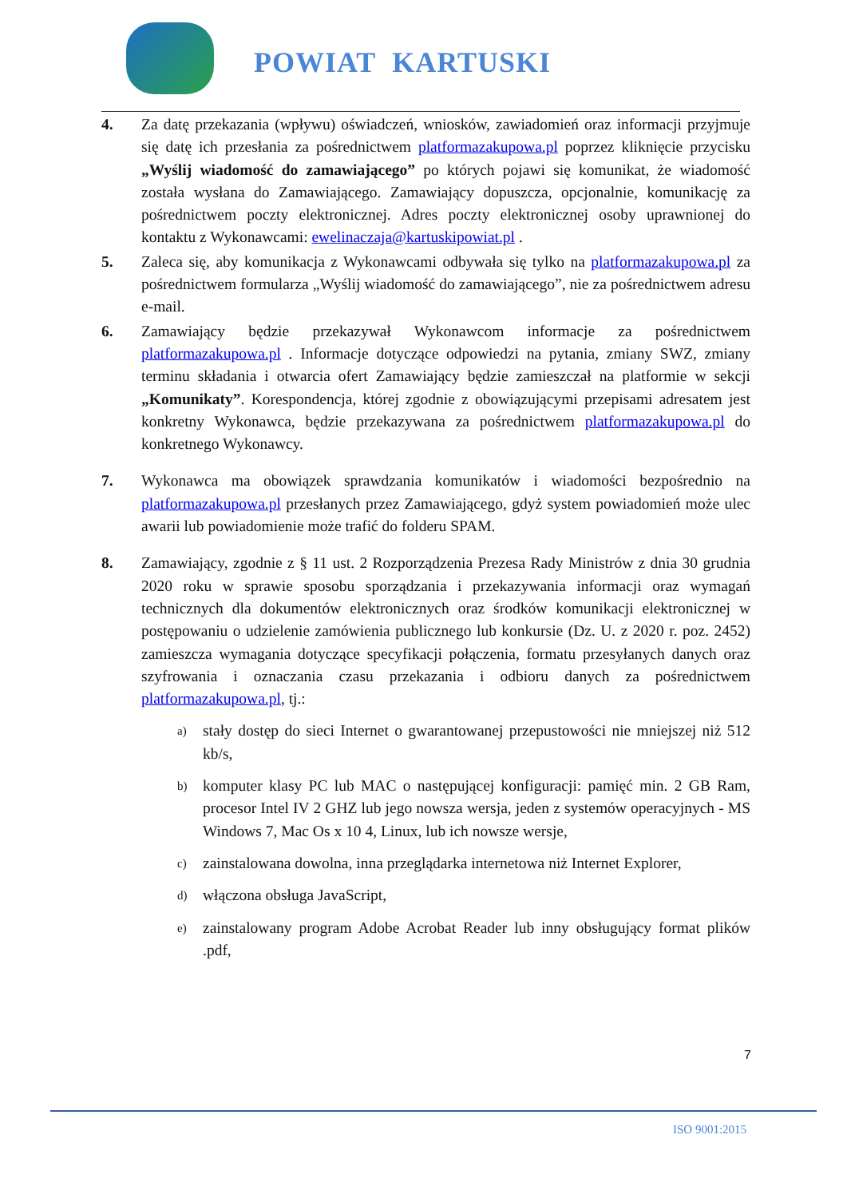POWIAT KARTUSKI
4. Za datę przekazania (wpływu) oświadczeń, wniosków, zawiadomień oraz informacji przyjmuje się datę ich przesłania za pośrednictwem platformazakupowa.pl poprzez kliknięcie przycisku „Wyślij wiadomość do zamawiającego” po których pojawi się komunikat, że wiadomość została wysłana do Zamawiającego. Zamawiający dopuszcza, opcjonalnie, komunikację za pośrednictwem poczty elektronicznej. Adres poczty elektronicznej osoby uprawnionej do kontaktu z Wykonawcami: ewelinaczaja@kartuskipowiat.pl .
5. Zaleca się, aby komunikacja z Wykonawcami odbywała się tylko na platformazakupowa.pl za pośrednictwem formularza „Wyślij wiadomość do zamawiającego”, nie za pośrednictwem adresu e-mail.
6. Zamawiający będzie przekazywał Wykonawcom informacje za pośrednictwem platformazakupowa.pl . Informacje dotyczące odpowiedzi na pytania, zmiany SWZ, zmiany terminu składania i otwarcia ofert Zamawiający będzie zamieszczał na platformie w sekcji „Komunikaty”. Korespondencja, której zgodnie z obowiązującymi przepisami adresatem jest konkretny Wykonawca, będzie przekazywana za pośrednictwem platformazakupowa.pl do konkretnego Wykonawcy.
7. Wykonawca ma obowiązek sprawdzania komunikatów i wiadomości bezpośrednio na platformazakupowa.pl przesłanych przez Zamawiającego, gdyż system powiadomień może ulec awarii lub powiadomienie może trafić do folderu SPAM.
8. Zamawiający, zgodnie z § 11 ust. 2 Rozporządzenia Prezesa Rady Ministrów z dnia 30 grudnia 2020 roku w sprawie sposobu sporządzania i przekazywania informacji oraz wymagań technicznych dla dokumentów elektronicznych oraz środków komunikacji elektronicznej w postępowaniu o udzielenie zamówienia publicznego lub konkursie (Dz. U. z 2020 r. poz. 2452) zamieszcza wymagania dotyczące specyfikacji połączenia, formatu przesyłanych danych oraz szyfrowania i oznaczania czasu przekazania i odbioru danych za pośrednictwem platformazakupowa.pl, tj.:
a)
stały dostęp do sieci Internet o gwarantowanej przepustowości nie mniejszej niż 512 kb/s,
b)
komputer klasy PC lub MAC o następującej konfiguracji: pamięć min. 2 GB Ram, procesor Intel IV 2 GHZ lub jego nowsza wersja, jeden z systemów operacyjnych - MS Windows 7, Mac Os x 10 4, Linux, lub ich nowsze wersje,
c)
zainstalowana dowolna, inna przeglądarka internetowa niż Internet Explorer,
d)
włączona obsługa JavaScript,
e)
zainstalowany program Adobe Acrobat Reader lub inny obsługujący format plików .pdf,
7
ISO 9001:2015